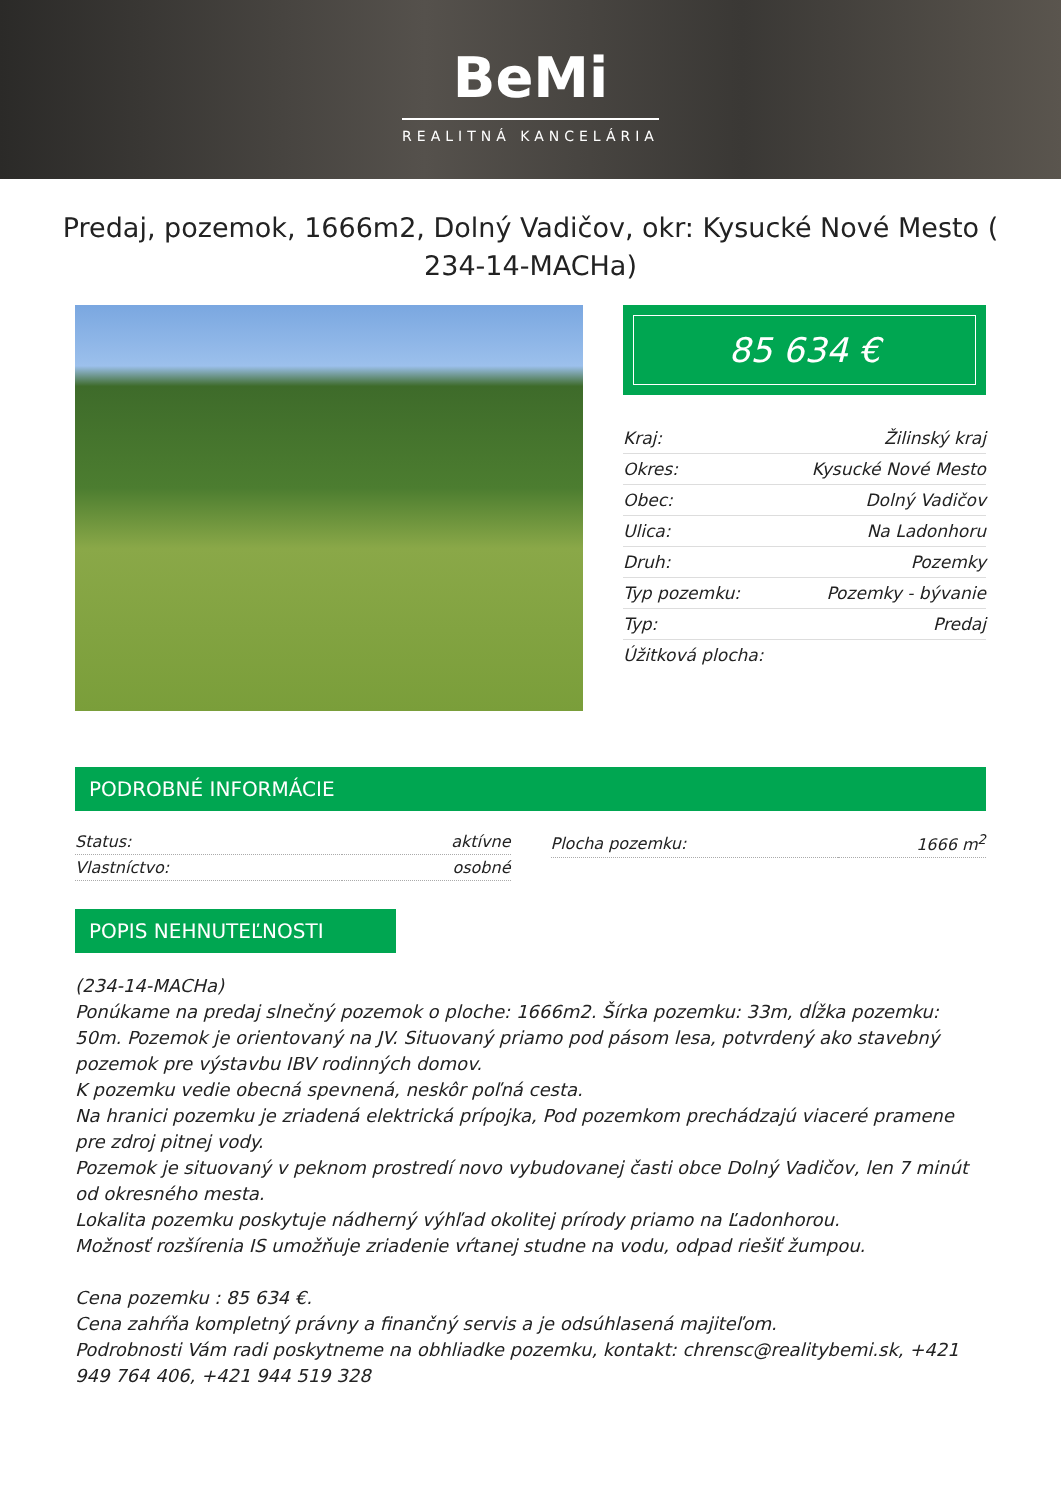BeMi
REALITNÁ KANCELÁRIA
Predaj, pozemok, 1666m2, Dolný Vadičov, okr: Kysucké Nové Mesto ( 234-14-MACHa)
85 634 €
| Kraj: | Žilinský kraj |
| Okres: | Kysucké Nové Mesto |
| Obec: | Dolný Vadičov |
| Ulica: | Na Ladonhoru |
| Druh: | Pozemky |
| Typ pozemku: | Pozemky - bývanie |
| Typ: | Predaj |
| Úžitková plocha: | |
PODROBNÉ INFORMÁCIE
| Status: | aktívne |
| Vlastníctvo: | osobné |
| Plocha pozemku: | 1666 m<sup>2</sup> |
POPIS NEHNUTEĽNOSTI
(234-14-MACHa)
Ponúkame na predaj slnečný pozemok o ploche: 1666m2. Šírka pozemku: 33m, dĺžka pozemku: 50m. Pozemok je orientovaný na JV. Situovaný priamo pod pásom lesa, potvrdený ako stavebný pozemok pre výstavbu IBV rodinných domov.
K pozemku vedie obecná spevnená, neskôr poľná cesta.
Na hranici pozemku je zriadená elektrická prípojka, Pod pozemkom prechádzajú viaceré pramene pre zdroj pitnej vody.
Pozemok je situovaný v peknom prostredí novo vybudovanej časti obce Dolný Vadičov, len 7 minút od okresného mesta.
Lokalita pozemku poskytuje nádherný výhľad okolitej prírody priamo na Ľadonhorou.
Možnosť rozšírenia IS umožňuje zriadenie vŕtanej studne na vodu, odpad riešiť žumpou.
Cena pozemku : 85 634 €.
Cena zahŕňa kompletný právny a finančný servis a je odsúhlasená majiteľom.
Podrobnosti Vám radi poskytneme na obhliadke pozemku, kontakt: chrensc@realitybemi.sk, +421 949 764 406, +421 944 519 328